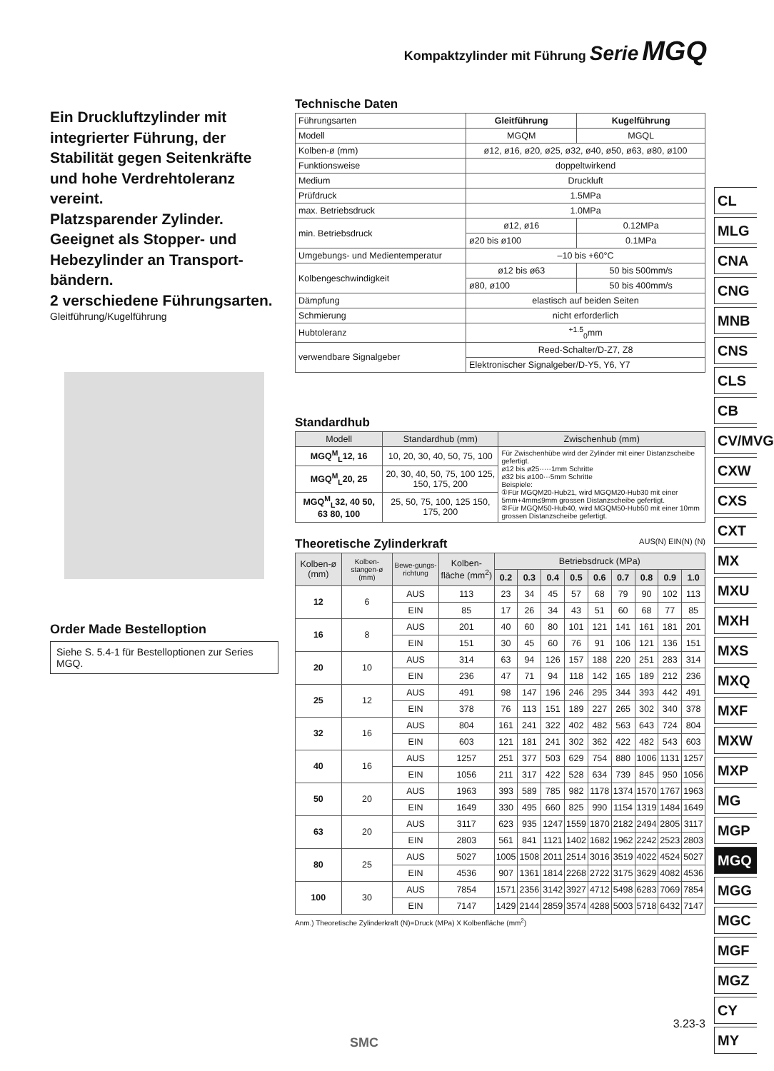Kompaktzylinder mit Führung Serie MGQ
Ein Druckluftzylinder mit integrierter Führung, der Stabilität gegen Seitenkräfte und hohe Verdrehtoleranz vereint.
Platzsparender Zylinder.
Geeignet als Stopper- und Hebezylinder an Transport-bändern.
2 verschiedene Führungsarten.
Gleitführung/Kugelführung
Order Made Bestelloption
Siehe S. 5.4-1 für Bestelloptionen zur Series MGQ.
Technische Daten
| Führungsarten | Gleitführung | | Kugelführung |
| Modell | MGQM | | MGQL |
| Kolben-ø (mm) | ø12, ø16, ø20, ø25, ø32, ø40, ø50, ø63, ø80, ø100 | | |
| Funktionsweise | doppeltwirkend | | |
| Medium | Druckluft | | |
| Prüfdruck | 1.5MPa | | |
| max. Betriebsdruck | 1.0MPa | | |
| min. Betriebsdruck | ø12, ø16 | 0.12MPa | |
| | ø20 bis ø100 | 0.1MPa | |
| Umgebungs- und Medientemperatur | –10 bis +60°C | | |
| Kolbengeschwindigkeit | ø12 bis ø63 | 50 bis 500mm/s | |
| | ø80, ø100 | 50 bis 400mm/s | |
| Dämpfung | elastisch auf beiden Seiten | | |
| Schmierung | nicht erforderlich | | |
| Hubtoleranz | <sup>+1.5</sup><sub>0</sub>mm | | |
| verwendbare Signalgeber | Reed-Schalter/D-Z7, Z8 | | |
| | Elektronischer Signalgeber/D-Y5, Y6, Y7 | | |
Standardhub
| Modell | Standardhub (mm) | Zwischenhub (mm) |
| --- | --- | --- |
| MGQ<sup>M</sup><sub>L</sub>12, 16 | 10, 20, 30, 40, 50, 75, 100 | Für Zwischenhübe wird der Zylinder mit einer Distanzscheibe gefertigt. ø12 bis ø25·····1mm Schritte ø32 bis ø100···5mm Schritte Beispiele: ①Für MGQM20-Hub21, wird MGQM20-Hub30 mit einer 5mm+4mm≤9mm grossen Distanzscheibe gefertigt. ②Für MGQM50-Hub40, wird MGQM50-Hub50 mit einer 10mm grossen Distanzscheibe gefertigt. |
| MGQ<sup>M</sup><sub>L</sub>20, 25 | 20, 30, 40, 50, 75, 100 125, 150, 175, 200 | |
| MGQ<sup>M</sup><sub>L</sub>32, 40 50, 63 80, 100 | 25, 50, 75, 100, 125 150, 175, 200 | |
Theoretische Zylinderkraft AUS(N) EIN(N) (N)
| Kolben-ø (mm) | Kolben-stangen-ø (mm) | Bewe-gungs-richtung | Kolben-fläche (mm<sup>2</sup>) | Betriebsdruck (MPa) | | | | | | | | |
| --- | --- | --- | --- | --- | --- | --- | --- | --- | --- | --- | --- | --- |
| | | | | 0.2 | 0.3 | 0.4 | 0.5 | 0.6 | 0.7 | 0.8 | 0.9 | 1.0 |
| 12 | 6 | AUS | 113 | 23 | 34 | 45 | 57 | 68 | 79 | 90 | 102 | 113 |
| | | EIN | 85 | 17 | 26 | 34 | 43 | 51 | 60 | 68 | 77 | 85 |
| 16 | 8 | AUS | 201 | 40 | 60 | 80 | 101 | 121 | 141 | 161 | 181 | 201 |
| | | EIN | 151 | 30 | 45 | 60 | 76 | 91 | 106 | 121 | 136 | 151 |
| 20 | 10 | AUS | 314 | 63 | 94 | 126 | 157 | 188 | 220 | 251 | 283 | 314 |
| | | EIN | 236 | 47 | 71 | 94 | 118 | 142 | 165 | 189 | 212 | 236 |
| 25 | 12 | AUS | 491 | 98 | 147 | 196 | 246 | 295 | 344 | 393 | 442 | 491 |
| | | EIN | 378 | 76 | 113 | 151 | 189 | 227 | 265 | 302 | 340 | 378 |
| 32 | 16 | AUS | 804 | 161 | 241 | 322 | 402 | 482 | 563 | 643 | 724 | 804 |
| | | EIN | 603 | 121 | 181 | 241 | 302 | 362 | 422 | 482 | 543 | 603 |
| 40 | 16 | AUS | 1257 | 251 | 377 | 503 | 629 | 754 | 880 | 1006 | 1131 | 1257 |
| | | EIN | 1056 | 211 | 317 | 422 | 528 | 634 | 739 | 845 | 950 | 1056 |
| 50 | 20 | AUS | 1963 | 393 | 589 | 785 | 982 | 1178 | 1374 | 1570 | 1767 | 1963 |
| | | EIN | 1649 | 330 | 495 | 660 | 825 | 990 | 1154 | 1319 | 1484 | 1649 |
| 63 | 20 | AUS | 3117 | 623 | 935 | 1247 | 1559 | 1870 | 2182 | 2494 | 2805 | 3117 |
| | | EIN | 2803 | 561 | 841 | 1121 | 1402 | 1682 | 1962 | 2242 | 2523 | 2803 |
| 80 | 25 | AUS | 5027 | 1005 | 1508 | 2011 | 2514 | 3016 | 3519 | 4022 | 4524 | 5027 |
| | | EIN | 4536 | 907 | 1361 | 1814 | 2268 | 2722 | 3175 | 3629 | 4082 | 4536 |
| 100 | 30 | AUS | 7854 | 1571 | 2356 | 3142 | 3927 | 4712 | 5498 | 6283 | 7069 | 7854 |
| | | EIN | 7147 | 1429 | 2144 | 2859 | 3574 | 4288 | 5003 | 5718 | 6432 | 7147 |
Anm.) Theoretische Zylinderkraft (N)=Druck (MPa) X Kolbenfläche (mm<sup>2</sup>)
CL
MLG
CNA
CNG
MNB
CNS
CLS
CB
CV/MVG
CXW
CXS
CXT
MX
MXU
MXH
MXS
MXQ
MXF
MXW
MXP
MG
MGP
MGQ
MGG
MGC
MGF
MGZ
CY
MY
3.23-3
SMC